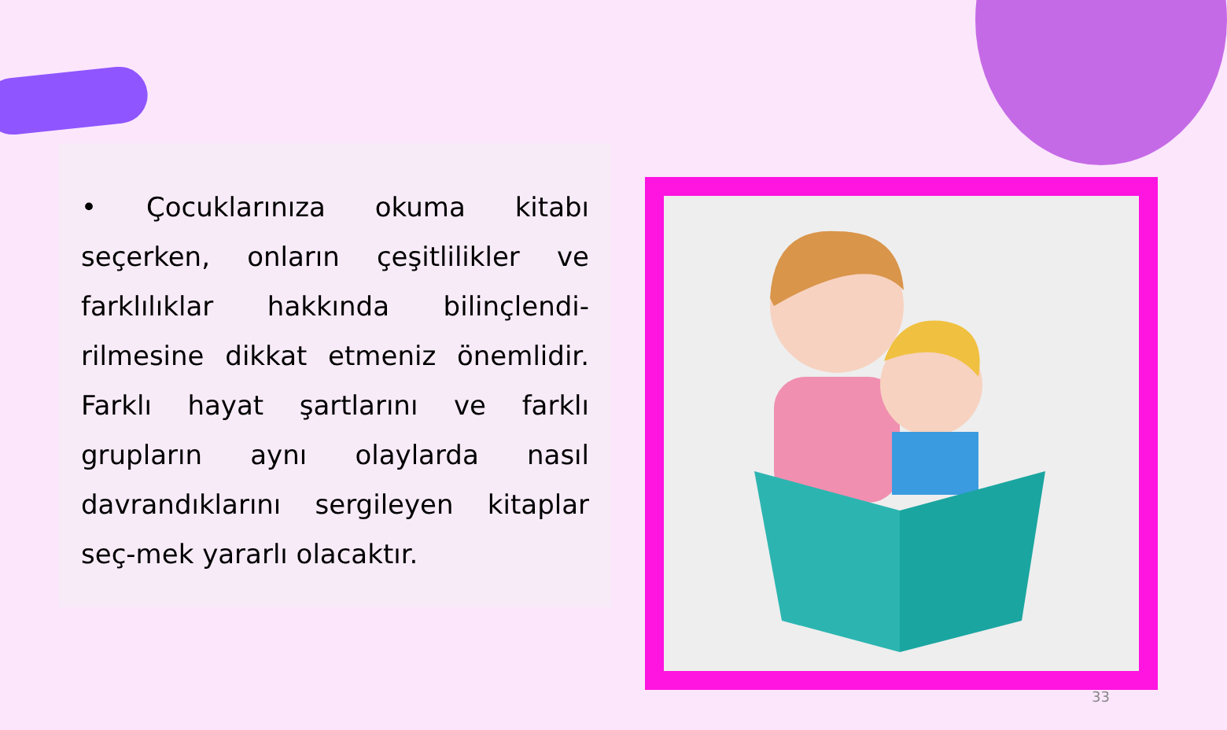• Çocuklarınıza okuma kitabı seçerken, onların çeşitlilikler ve farklılıklar hakkında bilinçlendi-rilmesine dikkat etmeniz önemlidir. Farklı hayat şartlarını ve farklı grupların aynı olaylarda nasıl davrandıklarını sergileyen kitaplar seç-mek yararlı olacaktır.
33